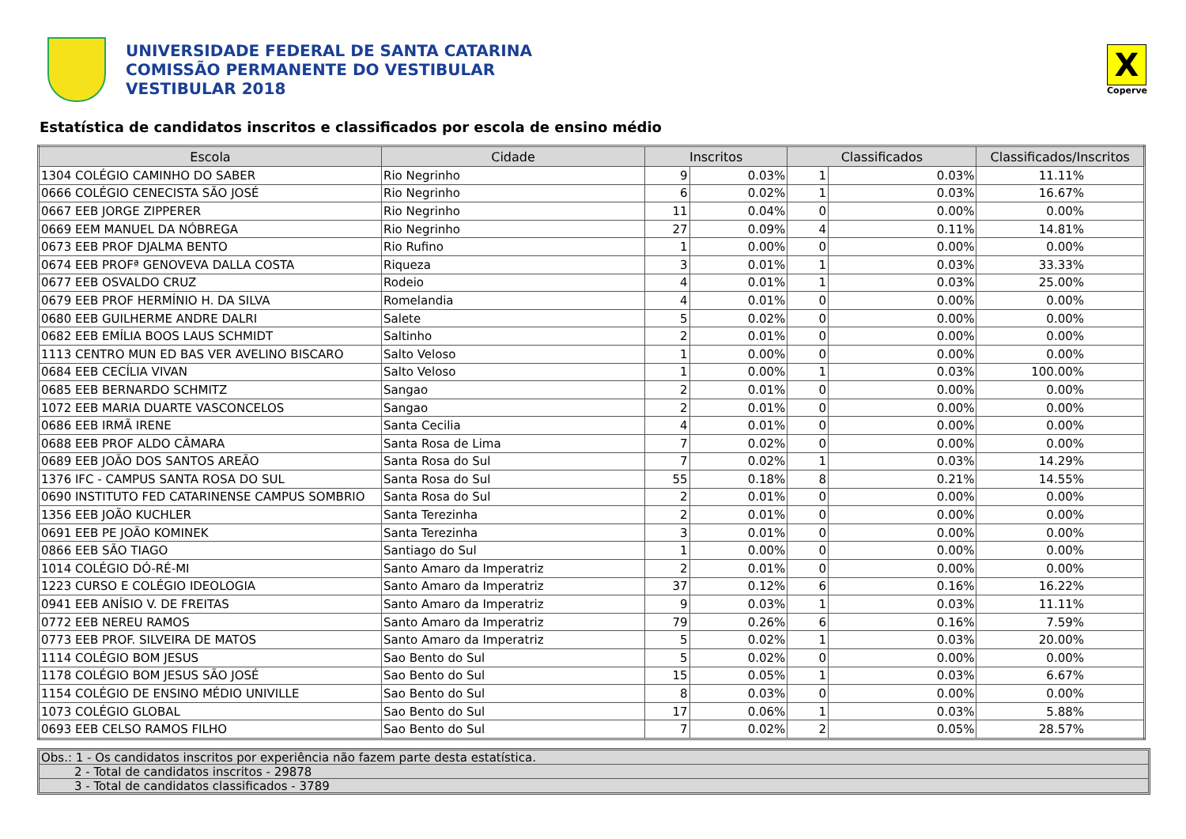UNIVERSIDADE FEDERAL DE SANTA CATARINA
COMISSÃO PERMANENTE DO VESTIBULAR
VESTIBULAR 2018
X
Coperve
Estatística de candidatos inscritos e classificados por escola de ensino médio
| Escola | Cidade | Inscritos | | Classificados | | Classificados/Inscritos |
| --- | --- | --- | --- | --- | --- | --- |
| 1304 COLÉGIO CAMINHO DO SABER | Rio Negrinho | 9 | 0.03% | 1 | 0.03% | 11.11% |
| 0666 COLÉGIO CENECISTA SÃO JOSÉ | Rio Negrinho | 6 | 0.02% | 1 | 0.03% | 16.67% |
| 0667 EEB JORGE ZIPPERER | Rio Negrinho | 11 | 0.04% | 0 | 0.00% | 0.00% |
| 0669 EEM MANUEL DA NÓBREGA | Rio Negrinho | 27 | 0.09% | 4 | 0.11% | 14.81% |
| 0673 EEB PROF DJALMA BENTO | Rio Rufino | 1 | 0.00% | 0 | 0.00% | 0.00% |
| 0674 EEB PROFª GENOVEVA DALLA COSTA | Riqueza | 3 | 0.01% | 1 | 0.03% | 33.33% |
| 0677 EEB OSVALDO CRUZ | Rodeio | 4 | 0.01% | 1 | 0.03% | 25.00% |
| 0679 EEB PROF HERMÍNIO H. DA SILVA | Romelandia | 4 | 0.01% | 0 | 0.00% | 0.00% |
| 0680 EEB GUILHERME ANDRE DALRI | Salete | 5 | 0.02% | 0 | 0.00% | 0.00% |
| 0682 EEB EMÍLIA BOOS LAUS SCHMIDT | Saltinho | 2 | 0.01% | 0 | 0.00% | 0.00% |
| 1113 CENTRO MUN ED BAS VER AVELINO BISCARO | Salto Veloso | 1 | 0.00% | 0 | 0.00% | 0.00% |
| 0684 EEB CECÍLIA VIVAN | Salto Veloso | 1 | 0.00% | 1 | 0.03% | 100.00% |
| 0685 EEB BERNARDO SCHMITZ | Sangao | 2 | 0.01% | 0 | 0.00% | 0.00% |
| 1072 EEB MARIA DUARTE VASCONCELOS | Sangao | 2 | 0.01% | 0 | 0.00% | 0.00% |
| 0686 EEB IRMÃ IRENE | Santa Cecilia | 4 | 0.01% | 0 | 0.00% | 0.00% |
| 0688 EEB PROF ALDO CÂMARA | Santa Rosa de Lima | 7 | 0.02% | 0 | 0.00% | 0.00% |
| 0689 EEB JOÃO DOS SANTOS AREÃO | Santa Rosa do Sul | 7 | 0.02% | 1 | 0.03% | 14.29% |
| 1376 IFC - CAMPUS SANTA ROSA DO SUL | Santa Rosa do Sul | 55 | 0.18% | 8 | 0.21% | 14.55% |
| 0690 INSTITUTO FED CATARINENSE CAMPUS SOMBRIO | Santa Rosa do Sul | 2 | 0.01% | 0 | 0.00% | 0.00% |
| 1356 EEB JOÃO KUCHLER | Santa Terezinha | 2 | 0.01% | 0 | 0.00% | 0.00% |
| 0691 EEB PE JOÃO KOMINEK | Santa Terezinha | 3 | 0.01% | 0 | 0.00% | 0.00% |
| 0866 EEB SÃO TIAGO | Santiago do Sul | 1 | 0.00% | 0 | 0.00% | 0.00% |
| 1014 COLÉGIO DÓ-RÉ-MI | Santo Amaro da Imperatriz | 2 | 0.01% | 0 | 0.00% | 0.00% |
| 1223 CURSO E COLÉGIO IDEOLOGIA | Santo Amaro da Imperatriz | 37 | 0.12% | 6 | 0.16% | 16.22% |
| 0941 EEB ANÍSIO V. DE FREITAS | Santo Amaro da Imperatriz | 9 | 0.03% | 1 | 0.03% | 11.11% |
| 0772 EEB NEREU RAMOS | Santo Amaro da Imperatriz | 79 | 0.26% | 6 | 0.16% | 7.59% |
| 0773 EEB PROF. SILVEIRA DE MATOS | Santo Amaro da Imperatriz | 5 | 0.02% | 1 | 0.03% | 20.00% |
| 1114 COLÉGIO BOM JESUS | Sao Bento do Sul | 5 | 0.02% | 0 | 0.00% | 0.00% |
| 1178 COLÉGIO BOM JESUS SÃO JOSÉ | Sao Bento do Sul | 15 | 0.05% | 1 | 0.03% | 6.67% |
| 1154 COLÉGIO DE ENSINO MÉDIO UNIVILLE | Sao Bento do Sul | 8 | 0.03% | 0 | 0.00% | 0.00% |
| 1073 COLÉGIO GLOBAL | Sao Bento do Sul | 17 | 0.06% | 1 | 0.03% | 5.88% |
| 0693 EEB CELSO RAMOS FILHO | Sao Bento do Sul | 7 | 0.02% | 2 | 0.05% | 28.57% |
Obs.: 1 - Os candidatos inscritos por experiência não fazem parte desta estatística.
2 - Total de candidatos inscritos - 29878
3 - Total de candidatos classificados - 3789